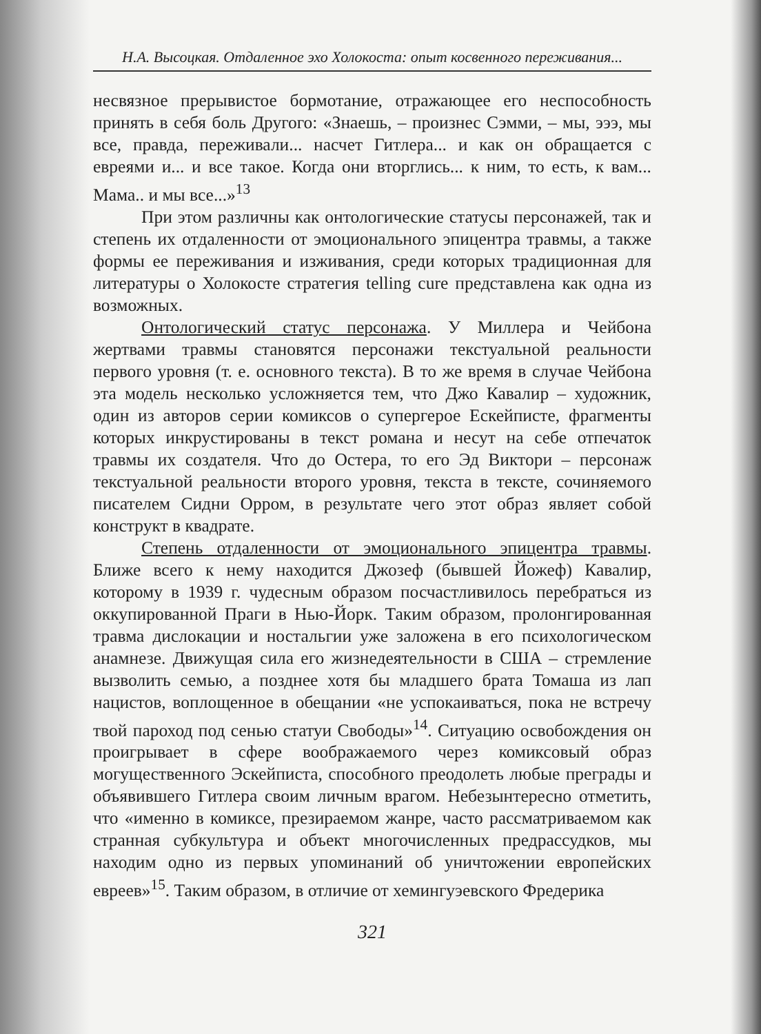Н.А. Высоцкая. Отдаленное эхо Холокоста: опыт косвенного переживания...
несвязное прерывистое бормотание, отражающее его неспособность принять в себя боль Другого: «Знаешь, – произнес Сэмми, – мы, эээ, мы все, правда, переживали... насчет Гитлера... и как он обращается с евреями и... и все такое. Когда они вторглись... к ним, то есть, к вам... Мама.. и мы все...»<sup>13</sup>
При этом различны как онтологические статусы персонажей, так и степень их отдаленности от эмоционального эпицентра травмы, а также формы ее переживания и изживания, среди которых традиционная для литературы о Холокосте стратегия telling cure представлена как одна из возможных.
Онтологический статус персонажа. У Миллера и Чейбона жертвами травмы становятся персонажи текстуальной реальности первого уровня (т. е. основного текста). В то же время в случае Чейбона эта модель несколько усложняется тем, что Джо Кавалир – художник, один из авторов серии комиксов о супергерое Ескейписте, фрагменты которых инкрустированы в текст романа и несут на себе отпечаток травмы их создателя. Что до Остера, то его Эд Виктори – персонаж текстуальной реальности второго уровня, текста в тексте, сочиняемого писателем Сидни Орром, в результате чего этот образ являет собой конструкт в квадрате.
Степень отдаленности от эмоционального эпицентра травмы. Ближе всего к нему находится Джозеф (бывшей Йожеф) Кавалир, которому в 1939 г. чудесным образом посчастливилось перебраться из оккупированной Праги в Нью-Йорк. Таким образом, пролонгированная травма дислокации и ностальгии уже заложена в его психологическом анамнезе. Движущая сила его жизнедеятельности в США – стремление вызволить семью, а позднее хотя бы младшего брата Томаша из лап нацистов, воплощенное в обещании «не успокаиваться, пока не встречу твой пароход под сенью статуи Свободы»<sup>14</sup>. Ситуацию освобождения он проигрывает в сфере воображаемого через комиксовый образ могущественного Эскейписта, способного преодолеть любые преграды и объявившего Гитлера своим личным врагом. Небезынтересно отметить, что «именно в комиксе, презираемом жанре, часто рассматриваемом как странная субкультура и объект многочисленных предрассудков, мы находим одно из первых упоминаний об уничтожении европейских евреев»<sup>15</sup>. Таким образом, в отличие от хемингуэевского Фредерика
321